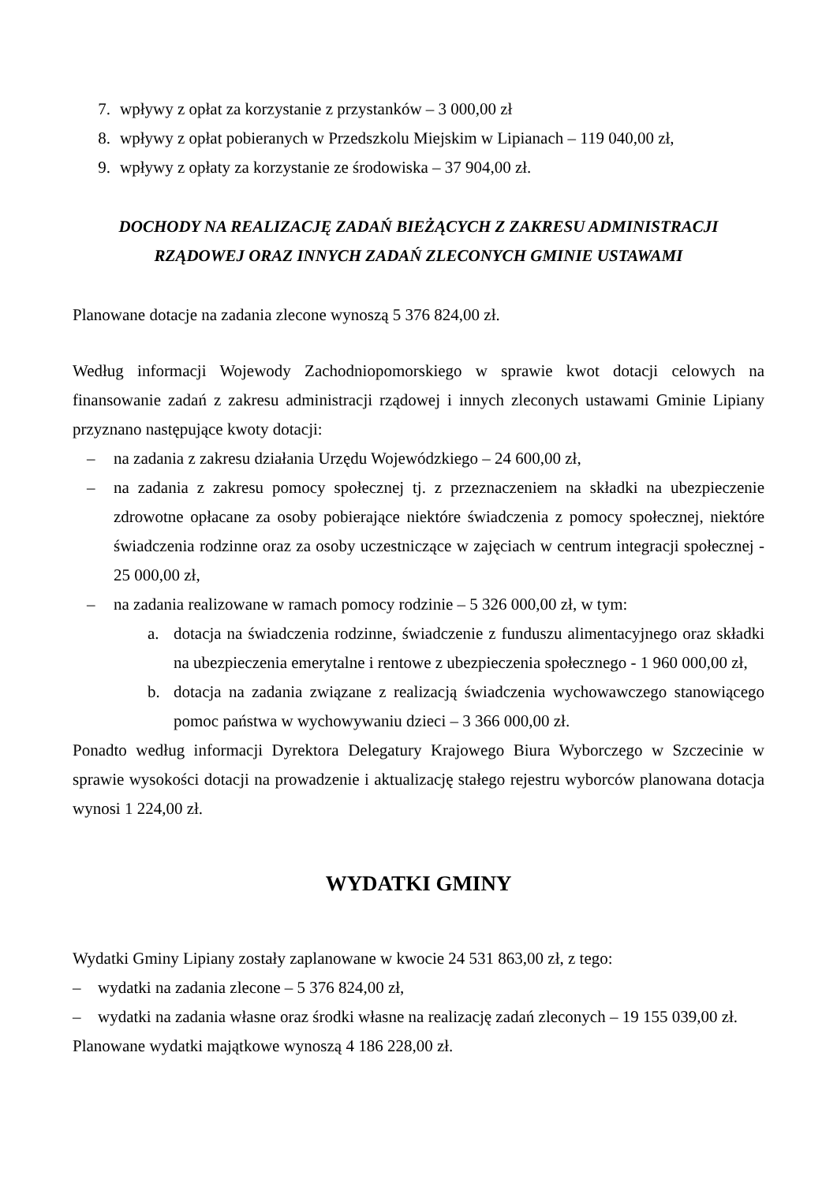7. wpływy z opłat za korzystanie z przystanków – 3 000,00 zł
8. wpływy z opłat pobieranych w Przedszkolu Miejskim w Lipianach – 119 040,00 zł,
9. wpływy z opłaty za korzystanie ze środowiska – 37 904,00 zł.
DOCHODY NA REALIZACJĘ ZADAŃ BIEŻĄCYCH Z ZAKRESU ADMINISTRACJI RZĄDOWEJ ORAZ INNYCH ZADAŃ ZLECONYCH GMINIE USTAWAMI
Planowane dotacje na zadania zlecone wynoszą 5 376 824,00 zł.
Według informacji Wojewody Zachodniopomorskiego w sprawie kwot dotacji celowych na finansowanie zadań z zakresu administracji rządowej i innych zleconych ustawami Gminie Lipiany przyznano następujące kwoty dotacji:
– na zadania z zakresu działania Urzędu Wojewódzkiego – 24 600,00 zł,
– na zadania z zakresu pomocy społecznej tj. z przeznaczeniem na składki na ubezpieczenie zdrowotne opłacane za osoby pobierające niektóre świadczenia z pomocy społecznej, niektóre świadczenia rodzinne oraz za osoby uczestniczące w zajęciach w centrum integracji społecznej - 25 000,00 zł,
– na zadania realizowane w ramach pomocy rodzinie – 5 326 000,00 zł, w tym:
a. dotacja na świadczenia rodzinne, świadczenie z funduszu alimentacyjnego oraz składki na ubezpieczenia emerytalne i rentowe z ubezpieczenia społecznego - 1 960 000,00 zł,
b. dotacja na zadania związane z realizacją świadczenia wychowawczego stanowiącego pomoc państwa w wychowywaniu dzieci – 3 366 000,00 zł.
Ponadto według informacji Dyrektora Delegatury Krajowego Biura Wyborczego w Szczecinie w sprawie wysokości dotacji na prowadzenie i aktualizację stałego rejestru wyborców planowana dotacja wynosi 1 224,00 zł.
WYDATKI GMINY
Wydatki Gminy Lipiany zostały zaplanowane w kwocie 24 531 863,00 zł, z tego:
– wydatki na zadania zlecone – 5 376 824,00 zł,
– wydatki na zadania własne oraz środki własne na realizację zadań zleconych – 19 155 039,00 zł.
Planowane wydatki majątkowe wynoszą 4 186 228,00 zł.